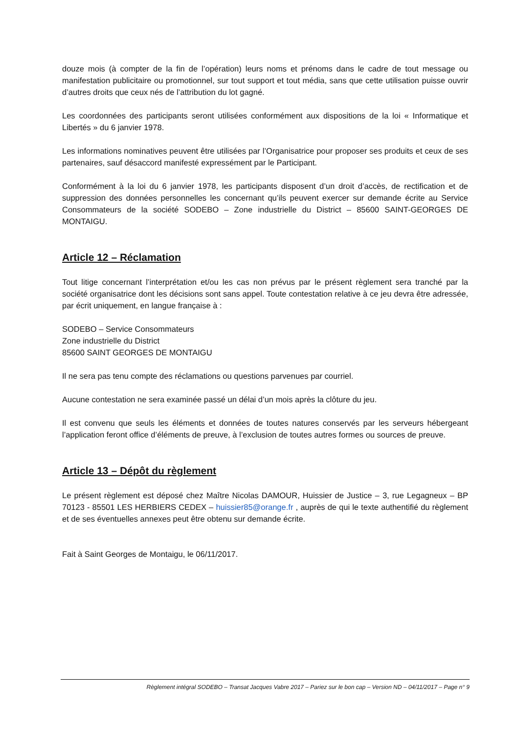douze mois (à compter de la fin de l’opération) leurs noms et prénoms dans le cadre de tout message ou manifestation publicitaire ou promotionnel, sur tout support et tout média, sans que cette utilisation puisse ouvrir d’autres droits que ceux nés de l’attribution du lot gagné.
Les coordonnées des participants seront utilisées conformément aux dispositions de la loi « Informatique et Libertés » du 6 janvier 1978.
Les informations nominatives peuvent être utilisées par l’Organisatrice pour proposer ses produits et ceux de ses partenaires, sauf désaccord manifesté expressément par le Participant.
Conformément à la loi du 6 janvier 1978, les participants disposent d’un droit d’accès, de rectification et de suppression des données personnelles les concernant qu’ils peuvent exercer sur demande écrite au Service Consommateurs de la société SODEBO – Zone industrielle du District – 85600 SAINT-GEORGES DE MONTAIGU.
Article 12 – Réclamation
Tout litige concernant l’interprétation et/ou les cas non prévus par le présent règlement sera tranché par la société organisatrice dont les décisions sont sans appel. Toute contestation relative à ce jeu devra être adressée, par écrit uniquement, en langue française à :
SODEBO – Service Consommateurs
Zone industrielle du District
85600 SAINT GEORGES DE MONTAIGU
Il ne sera pas tenu compte des réclamations ou questions parvenues par courriel.
Aucune contestation ne sera examinée passé un délai d’un mois après la clôture du jeu.
Il est convenu que seuls les éléments et données de toutes natures conservés par les serveurs hébergeant l’application feront office d’éléments de preuve, à l’exclusion de toutes autres formes ou sources de preuve.
Article 13 – Dépôt du règlement
Le présent règlement est déposé chez Maître Nicolas DAMOUR, Huissier de Justice – 3, rue Legagneux – BP 70123 - 85501 LES HERBIERS CEDEX – huissier85@orange.fr , auprès de qui le texte authentifié du règlement et de ses éventuelles annexes peut être obtenu sur demande écrite.
Fait à Saint Georges de Montaigu, le 06/11/2017.
Règlement intégral SODEBO – Transat Jacques Vabre 2017 – Pariez sur le bon cap – Version ND – 04/11/2017 – Page n° 9